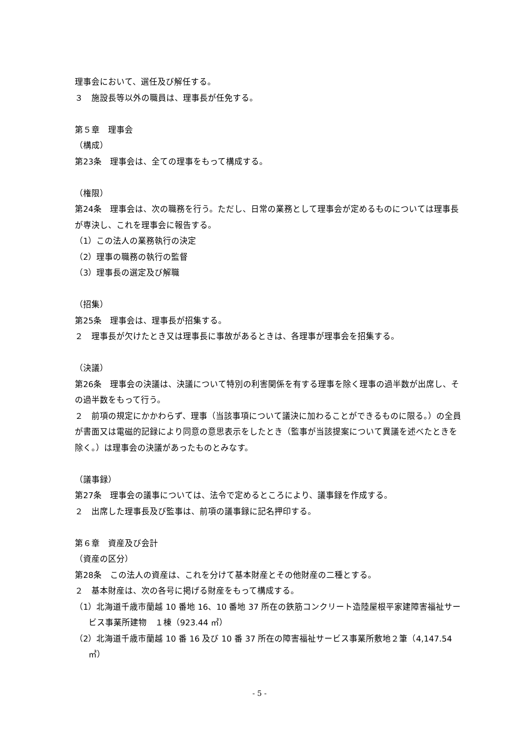理事会において、選任及び解任する。
３　施設長等以外の職員は、理事長が任免する。
第５章　理事会
（構成）
第23条　理事会は、全ての理事をもって構成する。
（権限）
第24条　理事会は、次の職務を行う。ただし、日常の業務として理事会が定めるものについては理事長が専決し、これを理事会に報告する。
（1）この法人の業務執行の決定
（2）理事の職務の執行の監督
（3）理事長の選定及び解職
（招集）
第25条　理事会は、理事長が招集する。
２　理事長が欠けたとき又は理事長に事故があるときは、各理事が理事会を招集する。
（決議）
第26条　理事会の決議は、決議について特別の利害関係を有する理事を除く理事の過半数が出席し、その過半数をもって行う。
２　前項の規定にかかわらず、理事（当該事項について議決に加わることができるものに限る。）の全員が書面又は電磁的記録により同意の意思表示をしたとき（監事が当該提案について異議を述べたときを除く。）は理事会の決議があったものとみなす。
（議事録）
第27条　理事会の議事については、法令で定めるところにより、議事録を作成する。
２　出席した理事長及び監事は、前項の議事録に記名押印する。
第６章　資産及び会計
（資産の区分）
第28条　この法人の資産は、これを分けて基本財産とその他財産の二種とする。
２　基本財産は、次の各号に掲げる財産をもって構成する。
（1）北海道千歳市蘭越 10 番地 16、10 番地 37 所在の鉄筋コンクリート造陸屋根平家建障害福祉サービス事業所建物　１棟（923.44 ㎡）
（2）北海道千歳市蘭越 10 番 16 及び 10 番 37 所在の障害福祉サービス事業所敷地２筆（4,147.54 ㎡）
- 5 -